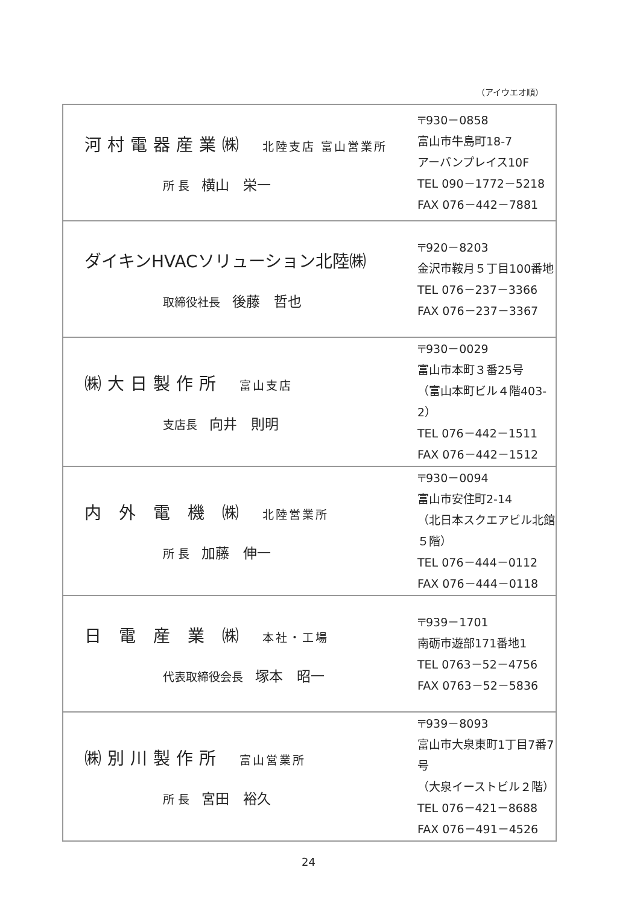（アイウエオ順）
| 河村電器産業㈱ 北陸支店 富山営業所 所 長 横山 栄一 | 〒930－0858 富山市牛島町18-7 アーバンプレイス10F TEL 090－1772－5218 FAX 076－442－7881 |
| ダイキンHVACソリューション北陸㈱ 取締役社長 後藤 哲也 | 〒920－8203 金沢市鞍月５丁目100番地 TEL 076－237－3366 FAX 076－237－3367 |
| ㈱大日製作所 富山支店 支店長 向井 則明 | 〒930－0029 富山市本町３番25号 （富山本町ビル４階403-2） TEL 076－442－1511 FAX 076－442－1512 |
| 内 外 電 機 ㈱ 北陸営業所 所 長 加藤 伸一 | 〒930－0094 富山市安住町2-14 （北日本スクエアビル北館５階） TEL 076－444－0112 FAX 076－444－0118 |
| 日 電 産 業 ㈱ 本社・工場 代表取締役会長 塚本 昭一 | 〒939－1701 南砺市遊部171番地1 TEL 0763－52－4756 FAX 0763－52－5836 |
| ㈱別川製作所 富山営業所 所 長 宮田 裕久 | 〒939－8093 富山市大泉東町1丁目7番7号 （大泉イーストビル２階） TEL 076－421－8688 FAX 076－491－4526 |
24